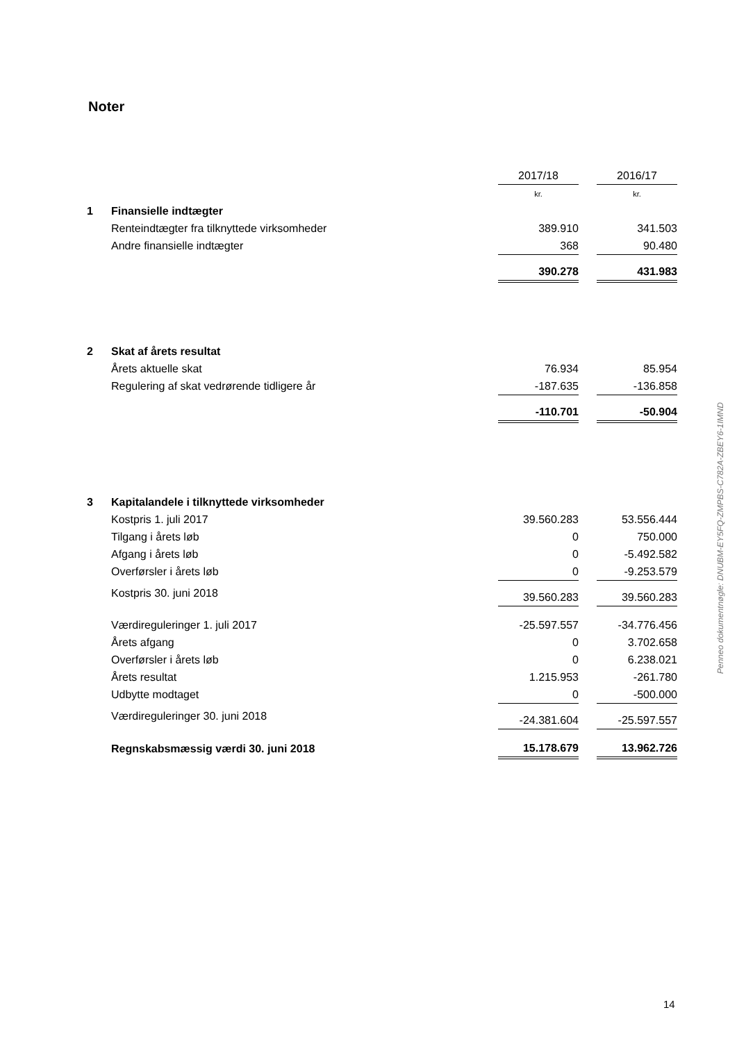Noter
| | | 2017/18 | | 2016/17 |
| | | kr. | | kr. |
| 1 | Finansielle indtægter | | | |
| | Renteindtægter fra tilknyttede virksomheder | 389.910 | | 341.503 |
| | Andre finansielle indtægter | 368 | | 90.480 |
| | | 390.278 | | 431.983 |
| 2 | Skat af årets resultat | | | |
| | Årets aktuelle skat | 76.934 | | 85.954 |
| | Regulering af skat vedrørende tidligere år | -187.635 | | -136.858 |
| | | -110.701 | | -50.904 |
| 3 | Kapitalandele i tilknyttede virksomheder | | | |
| | Kostpris 1. juli 2017 | 39.560.283 | | 53.556.444 |
| | Tilgang i årets løb | 0 | | 750.000 |
| | Afgang i årets løb | 0 | | -5.492.582 |
| | Overførsler i årets løb | 0 | | -9.253.579 |
| | Kostpris 30. juni 2018 | 39.560.283 | | 39.560.283 |
| | Værdireguleringer 1. juli 2017 | -25.597.557 | | -34.776.456 |
| | Årets afgang | 0 | | 3.702.658 |
| | Overførsler i årets løb | 0 | | 6.238.021 |
| | Årets resultat | 1.215.953 | | -261.780 |
| | Udbytte modtaget | 0 | | -500.000 |
| | Værdireguleringer 30. juni 2018 | -24.381.604 | | -25.597.557 |
| | Regnskabsmæssig værdi 30. juni 2018 | 15.178.679 | | 13.962.726 |
Penneo dokumentnøgle: DNUBM-EY5FQ-ZMPBS-C782A-ZBEY6-1IMND
14